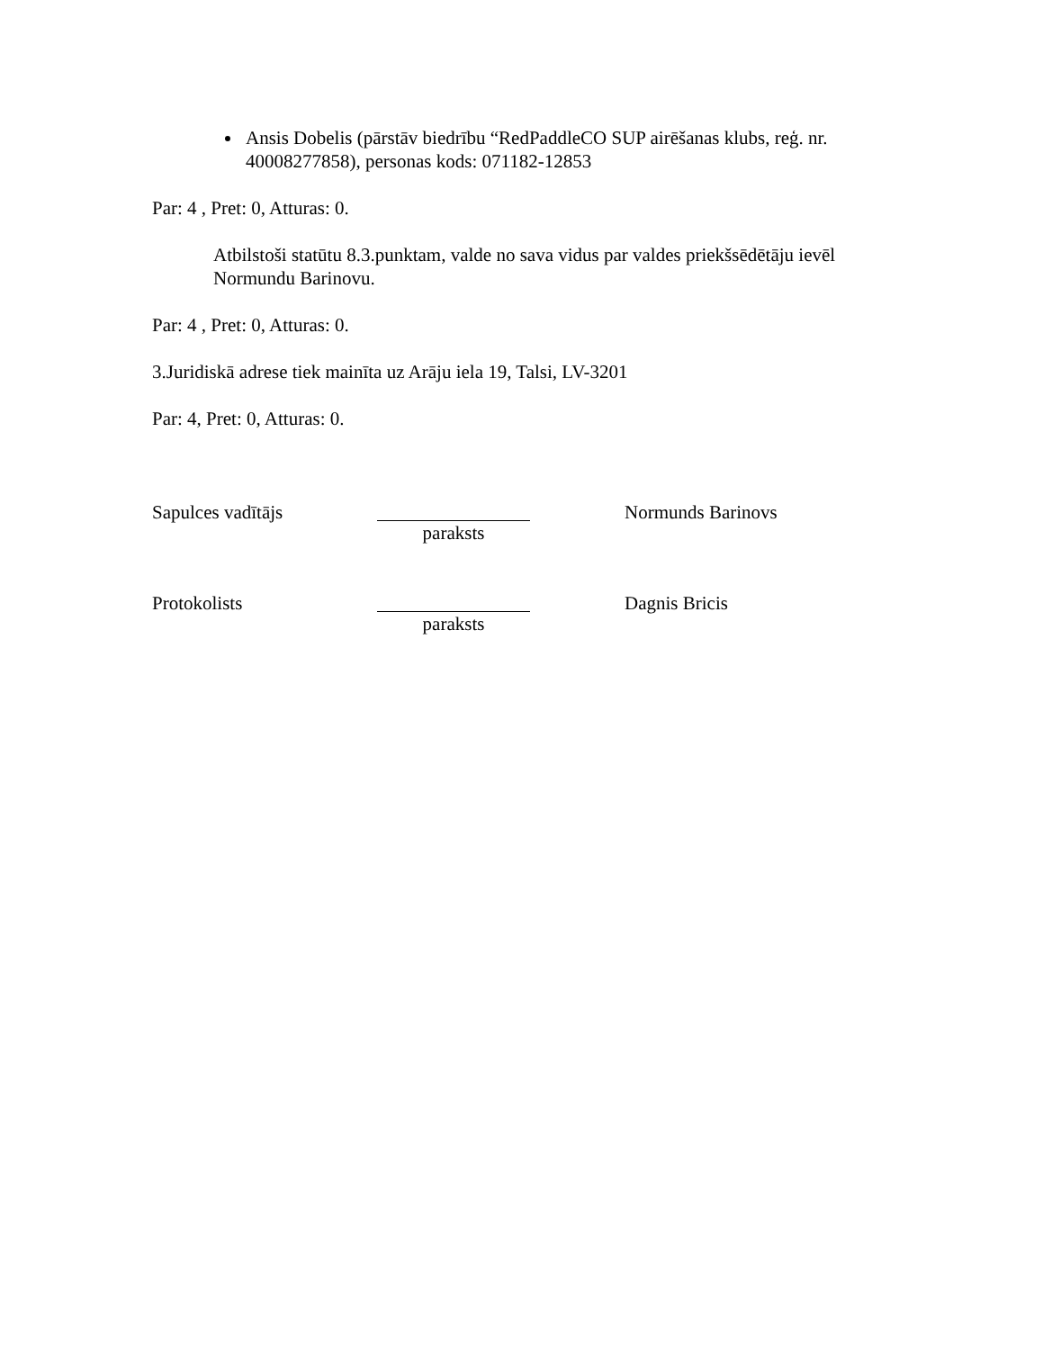Ansis Dobelis (pārstāv biedrību “RedPaddleCO SUP airēšanas klubs, reģ. nr. 40008277858), personas kods: 071182-12853
Par: 4 , Pret: 0, Atturas: 0.
Atbilstoši statūtu 8.3.punktam, valde no sava vidus par valdes priekšsēdētāju ievēl Normundu Barinovu.
Par: 4 , Pret: 0, Atturas: 0.
3.Juridiskā adrese tiek mainīta uz Arāju iela 19, Talsi, LV-3201
Par: 4, Pret: 0, Atturas: 0.
Sapulces vadītājs paraksts Normunds Barinovs
Protokolists paraksts Dagnis Bricis